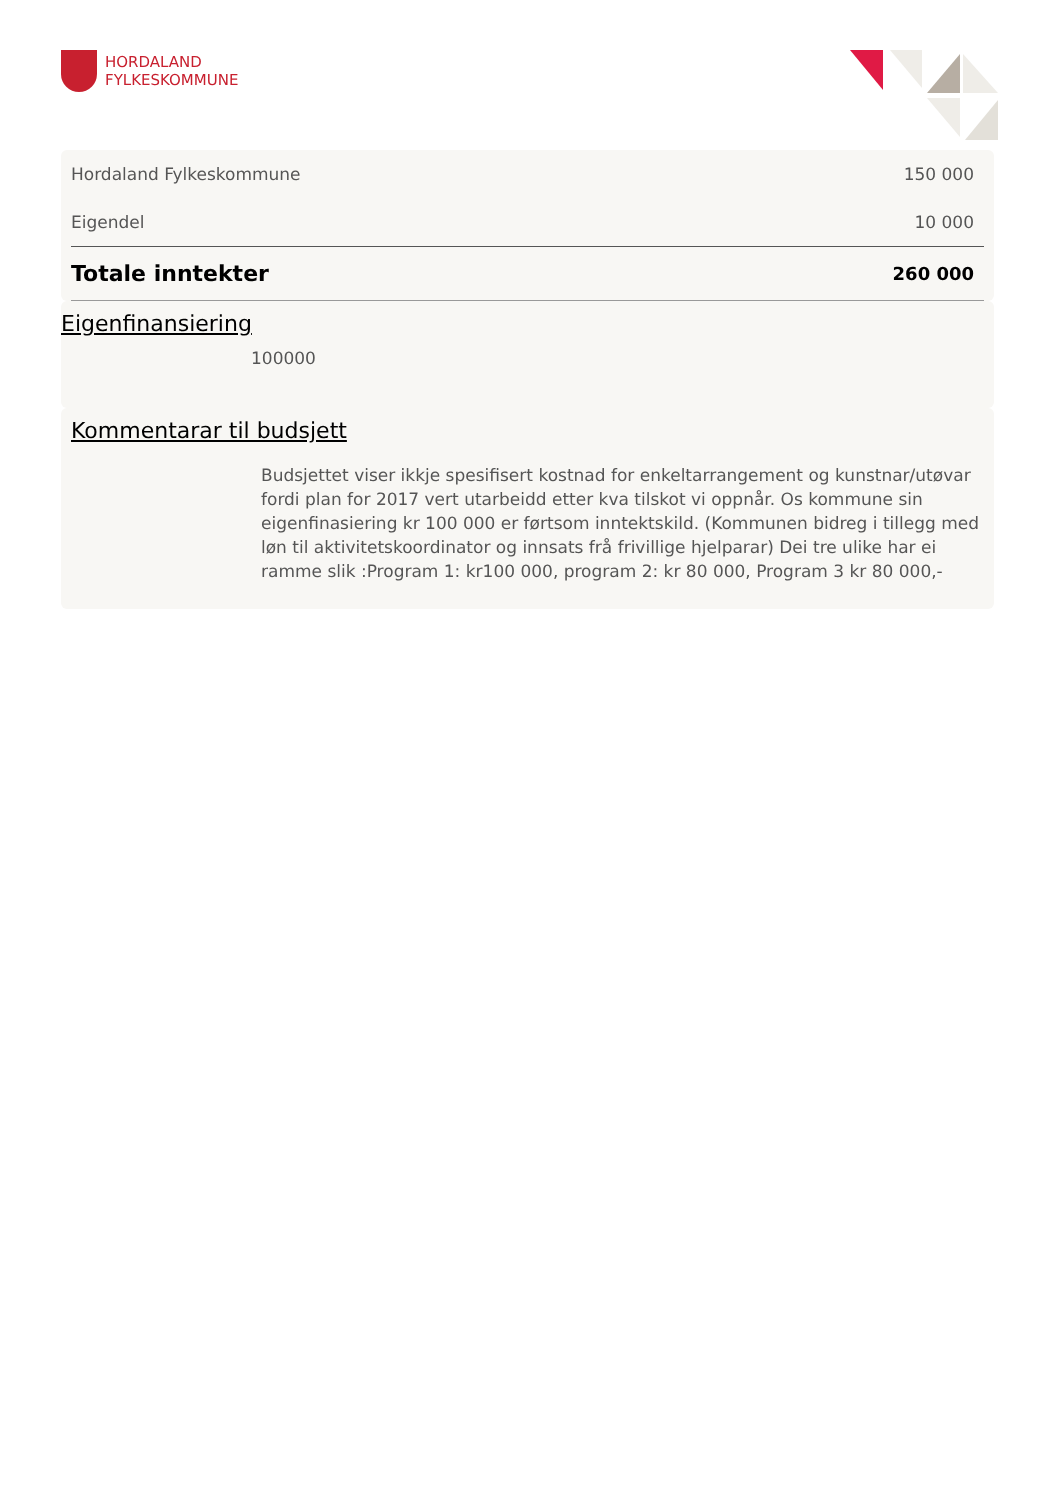HORDALAND
FYLKESKOMMUNE
| Hordaland Fylkeskommune | 150 000 |
| Eigendel | 10 000 |
| Totale inntekter | 260 000 |
Eigenfinansiering
100000
Kommentarar til budsjett
Budsjettet viser ikkje spesifisert kostnad for enkeltarrangement og kunstnar/utøvar fordi plan for 2017 vert utarbeidd etter kva tilskot vi oppnår. Os kommune sin eigenfinasiering kr 100 000 er førtsom inntektskild. (Kommunen bidreg i tillegg med løn til aktivitetskoordinator og innsats frå frivillige hjelparar) Dei tre ulike har ei ramme slik :Program 1: kr100 000, program 2: kr 80 000, Program 3 kr 80 000,-